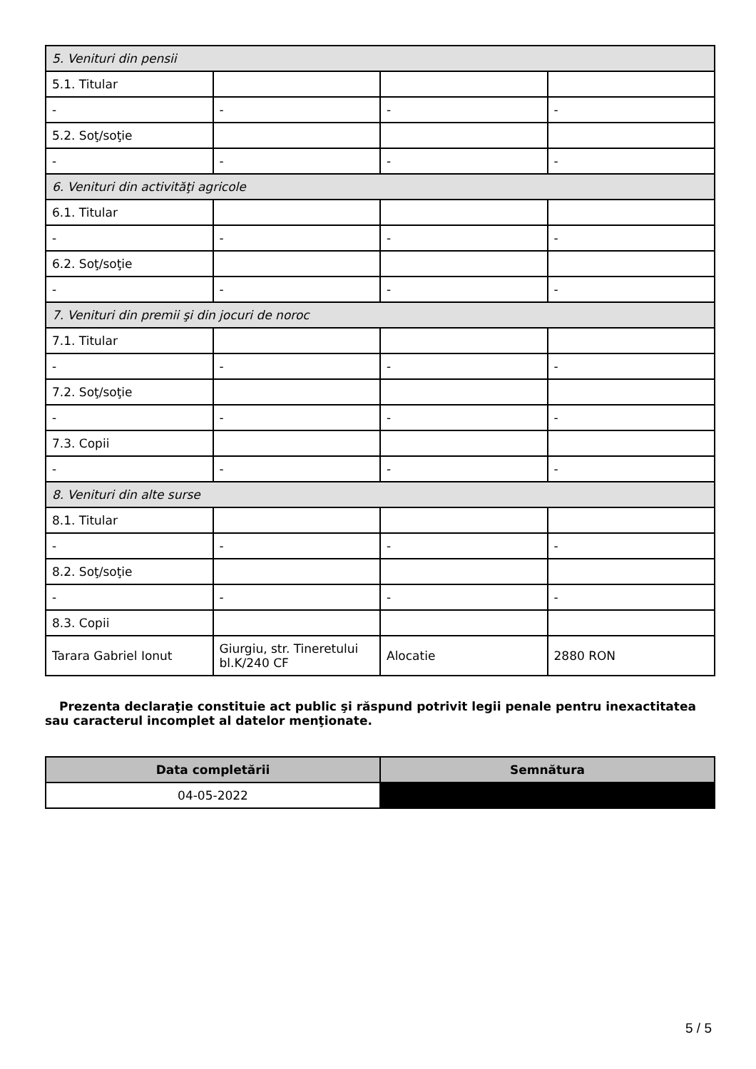| 5. Venituri din pensii | | | |
| 5.1. Titular | | | |
| - | - | - | - |
| 5.2. Soţ/soţie | | | |
| - | - | - | - |
| 6. Venituri din activităţi agricole | | | |
| 6.1. Titular | | | |
| - | - | - | - |
| 6.2. Soţ/soţie | | | |
| - | - | - | - |
| 7. Venituri din premii şi din jocuri de noroc | | | |
| 7.1. Titular | | | |
| - | - | - | - |
| 7.2. Soţ/soţie | | | |
| - | - | - | - |
| 7.3. Copii | | | |
| - | - | - | - |
| 8. Venituri din alte surse | | | |
| 8.1. Titular | | | |
| - | - | - | - |
| 8.2. Soţ/soţie | | | |
| - | - | - | - |
| 8.3. Copii | | | |
| Tarara Gabriel Ionut | Giurgiu, str. Tineretului bl.K/240 CF | Alocatie | 2880 RON |
Prezenta declaraţie constituie act public şi răspund potrivit legii penale pentru inexactitatea sau caracterul incomplet al datelor menţionate.
| Data completării | Semnătura |
| --- | --- |
| 04-05-2022 | |
5 / 5